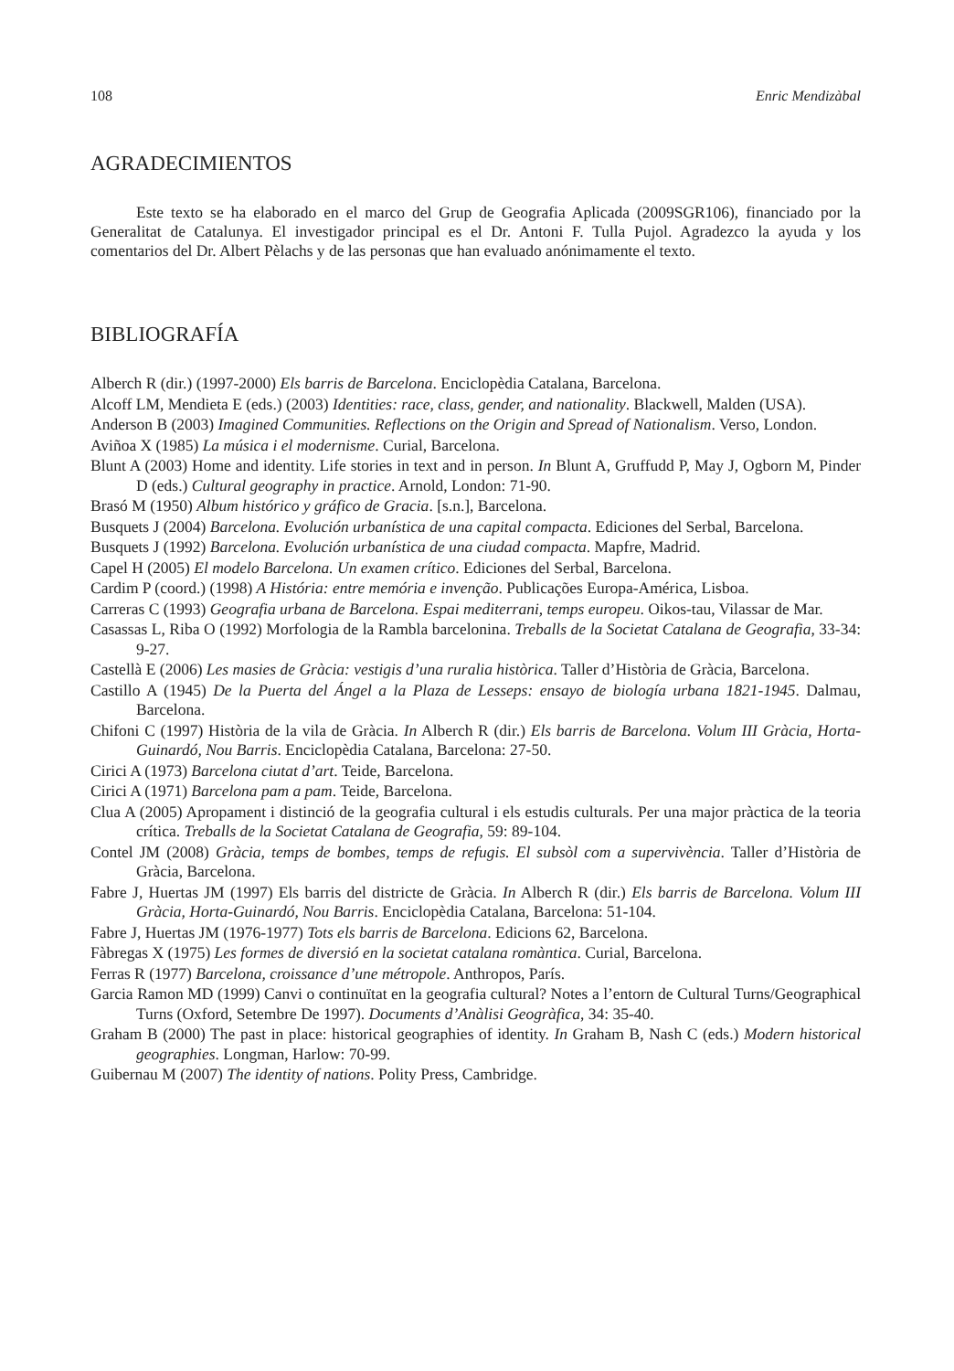108 Enric Mendizàbal
AGRADECIMIENTOS
Este texto se ha elaborado en el marco del Grup de Geografia Aplicada (2009SGR106), financiado por la Generalitat de Catalunya. El investigador principal es el Dr. Antoni F. Tulla Pujol. Agradezco la ayuda y los comentarios del Dr. Albert Pèlachs y de las personas que han evaluado anónimamente el texto.
BIBLIOGRAFÍA
Alberch R (dir.) (1997-2000) Els barris de Barcelona. Enciclopèdia Catalana, Barcelona.
Alcoff LM, Mendieta E (eds.) (2003) Identities: race, class, gender, and nationality. Blackwell, Malden (USA).
Anderson B (2003) Imagined Communities. Reflections on the Origin and Spread of Nationalism. Verso, London.
Aviñoa X (1985) La música i el modernisme. Curial, Barcelona.
Blunt A (2003) Home and identity. Life stories in text and in person. In Blunt A, Gruffudd P, May J, Ogborn M, Pinder D (eds.) Cultural geography in practice. Arnold, London: 71-90.
Brasó M (1950) Album histórico y gráfico de Gracia. [s.n.], Barcelona.
Busquets J (2004) Barcelona. Evolución urbanística de una capital compacta. Ediciones del Serbal, Barcelona.
Busquets J (1992) Barcelona. Evolución urbanística de una ciudad compacta. Mapfre, Madrid.
Capel H (2005) El modelo Barcelona. Un examen crítico. Ediciones del Serbal, Barcelona.
Cardim P (coord.) (1998) A História: entre memória e invenção. Publicações Europa-América, Lisboa.
Carreras C (1993) Geografia urbana de Barcelona. Espai mediterrani, temps europeu. Oikos-tau, Vilassar de Mar.
Casassas L, Riba O (1992) Morfologia de la Rambla barcelonina. Treballs de la Societat Catalana de Geografia, 33-34: 9-27.
Castellà E (2006) Les masies de Gràcia: vestigis d’una ruralia històrica. Taller d’Història de Gràcia, Barcelona.
Castillo A (1945) De la Puerta del Ángel a la Plaza de Lesseps: ensayo de biología urbana 1821-1945. Dalmau, Barcelona.
Chifoni C (1997) Història de la vila de Gràcia. In Alberch R (dir.) Els barris de Barcelona. Volum III Gràcia, Horta-Guinardó, Nou Barris. Enciclopèdia Catalana, Barcelona: 27-50.
Cirici A (1973) Barcelona ciutat d’art. Teide, Barcelona.
Cirici A (1971) Barcelona pam a pam. Teide, Barcelona.
Clua A (2005) Apropament i distinció de la geografia cultural i els estudis culturals. Per una major pràctica de la teoria crítica. Treballs de la Societat Catalana de Geografia, 59: 89-104.
Contel JM (2008) Gràcia, temps de bombes, temps de refugis. El subsòl com a supervivència. Taller d’Història de Gràcia, Barcelona.
Fabre J, Huertas JM (1997) Els barris del districte de Gràcia. In Alberch R (dir.) Els barris de Barcelona. Volum III Gràcia, Horta-Guinardó, Nou Barris. Enciclopèdia Catalana, Barcelona: 51-104.
Fabre J, Huertas JM (1976-1977) Tots els barris de Barcelona. Edicions 62, Barcelona.
Fàbregas X (1975) Les formes de diversió en la societat catalana romàntica. Curial, Barcelona.
Ferras R (1977) Barcelona, croissance d’une métropole. Anthropos, París.
Garcia Ramon MD (1999) Canvi o continuïtat en la geografia cultural? Notes a l’entorn de Cultural Turns/Geographical Turns (Oxford, Setembre De 1997). Documents d’Anàlisi Geogràfica, 34: 35-40.
Graham B (2000) The past in place: historical geographies of identity. In Graham B, Nash C (eds.) Modern historical geographies. Longman, Harlow: 70-99.
Guibernau M (2007) The identity of nations. Polity Press, Cambridge.